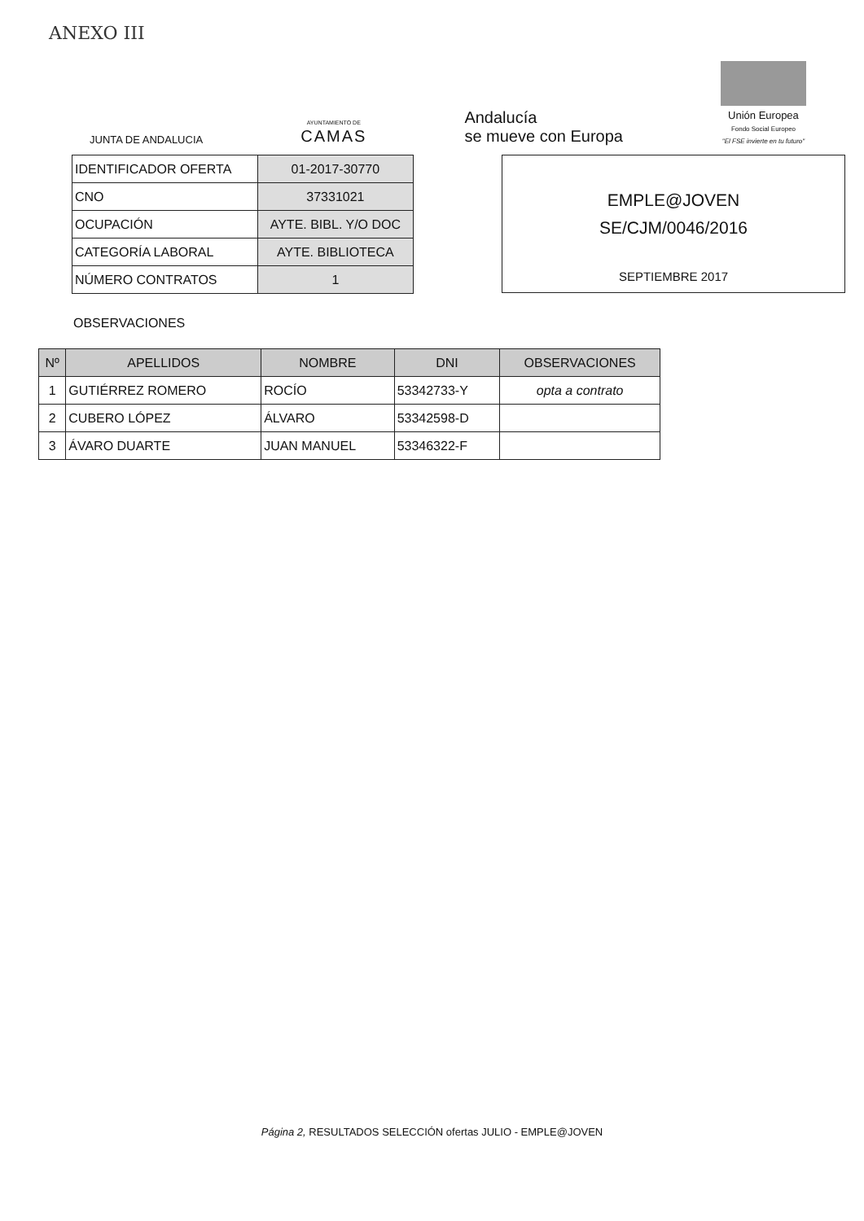ANEXO III
JUNTA DE ANDALUCIA
AYUNTAMIENTO DE
CAMAS
Andalucía
se mueve con Europa
Unión Europea
Fondo Social Europeo
"El FSE invierte en tu futuro"
| IDENTIFICADOR OFERTA | 01-2017-30770 |
| CNO | 37331021 |
| OCUPACIÓN | AYTE. BIBL. Y/O DOC |
| CATEGORÍA LABORAL | AYTE. BIBLIOTECA |
| NÚMERO CONTRATOS | 1 |
EMPLE@JOVEN
SE/CJM/0046/2016
SEPTIEMBRE 2017
OBSERVACIONES
| Nº | APELLIDOS | NOMBRE | DNI | OBSERVACIONES |
| --- | --- | --- | --- | --- |
| 1 | GUTIÉRREZ ROMERO | ROCÍO | 53342733-Y | opta a contrato |
| 2 | CUBERO LÓPEZ | ÁLVARO | 53342598-D | |
| 3 | ÁVARO DUARTE | JUAN MANUEL | 53346322-F | |
Página 2, RESULTADOS SELECCIÓN ofertas JULIO - EMPLE@JOVEN